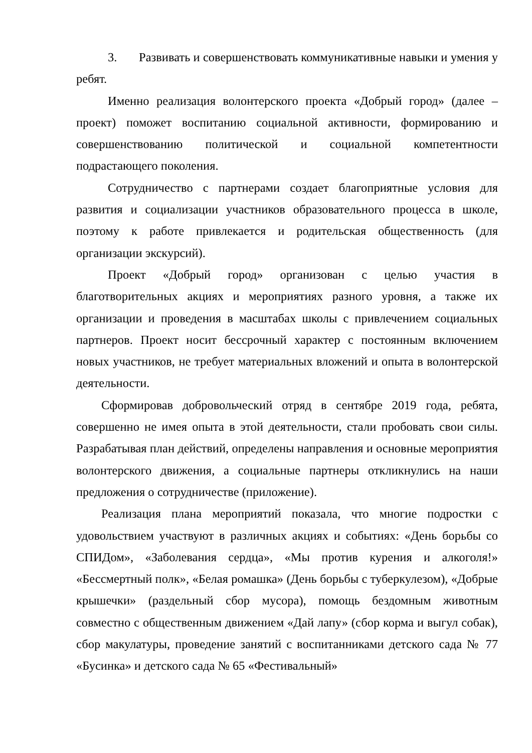3. Развивать и совершенствовать коммуникативные навыки и умения у ребят.
Именно реализация волонтерского проекта «Добрый город» (далее – проект) поможет воспитанию социальной активности, формированию и совершенствованию политической и социальной компетентности подрастающего поколения.
Сотрудничество с партнерами создает благоприятные условия для развития и социализации участников образовательного процесса в школе, поэтому к работе привлекается и родительская общественность (для организации экскурсий).
Проект «Добрый город» организован с целью участия в благотворительных акциях и мероприятиях разного уровня, а также их организации и проведения в масштабах школы с привлечением социальных партнеров. Проект носит бессрочный характер с постоянным включением новых участников, не требует материальных вложений и опыта в волонтерской деятельности.
Сформировав добровольческий отряд в сентябре 2019 года, ребята, совершенно не имея опыта в этой деятельности, стали пробовать свои силы. Разрабатывая план действий, определены направления и основные мероприятия волонтерского движения, а социальные партнеры откликнулись на наши предложения о сотрудничестве (приложение).
Реализация плана мероприятий показала, что многие подростки с удовольствием участвуют в различных акциях и событиях: «День борьбы со СПИДом», «Заболевания сердца», «Мы против курения и алкоголя!» «Бессмертный полк», «Белая ромашка» (День борьбы с туберкулезом), «Добрые крышечки» (раздельный сбор мусора), помощь бездомным животным совместно с общественным движением «Дай лапу» (сбор корма и выгул собак), сбор макулатуры, проведение занятий с воспитанниками детского сада № 77 «Бусинка» и детского сада № 65 «Фестивальный»